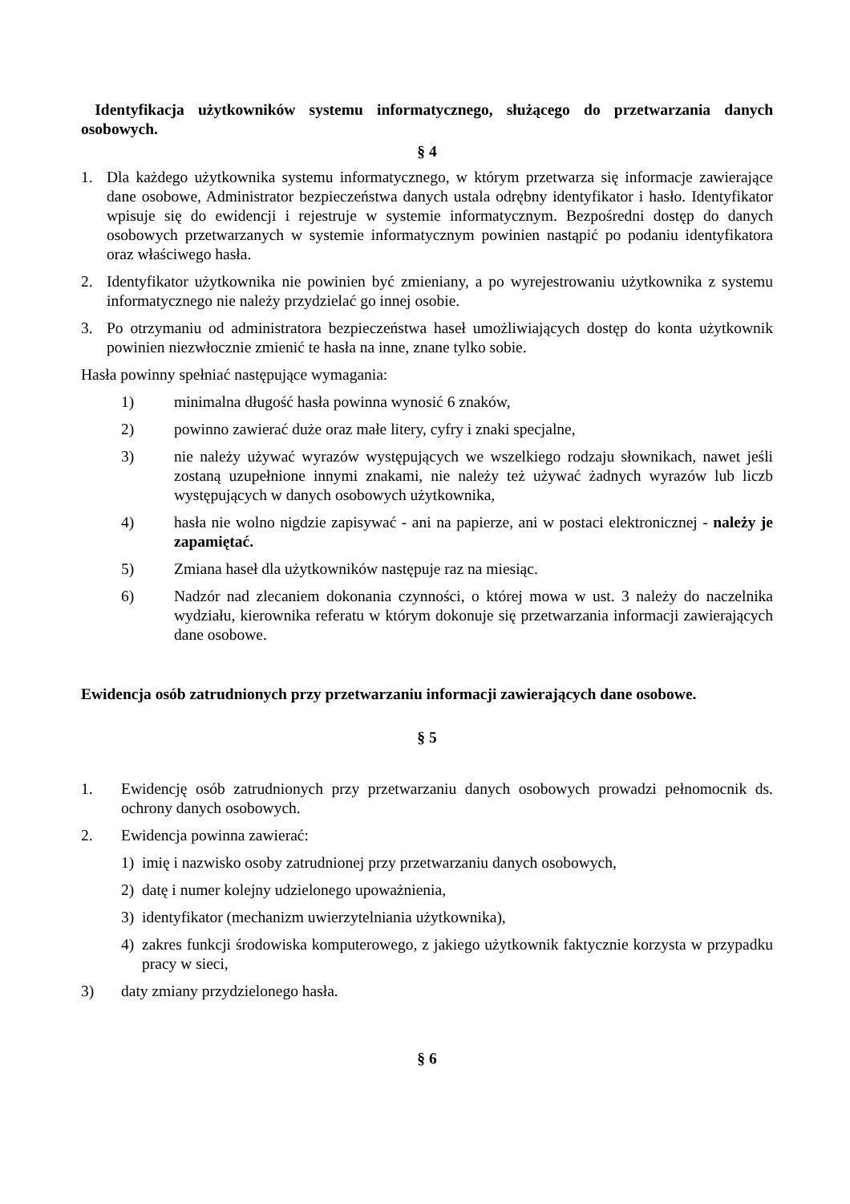Identyfikacja użytkowników systemu informatycznego, służącego do przetwarzania danych osobowych.
§ 4
1. Dla każdego użytkownika systemu informatycznego, w którym przetwarza się informacje zawierające dane osobowe, Administrator bezpieczeństwa danych ustala odrębny identyfikator i hasło. Identyfikator wpisuje się do ewidencji i rejestruje w systemie informatycznym. Bezpośredni dostęp do danych osobowych przetwarzanych w systemie informatycznym powinien nastąpić po podaniu identyfikatora oraz właściwego hasła.
2. Identyfikator użytkownika nie powinien być zmieniany, a po wyrejestrowaniu użytkownika z systemu informatycznego nie należy przydzielać go innej osobie.
3. Po otrzymaniu od administratora bezpieczeństwa haseł umożliwiających dostęp do konta użytkownik powinien niezwłocznie zmienić te hasła na inne, znane tylko sobie.
Hasła powinny spełniać następujące wymagania:
1) minimalna długość hasła powinna wynosić 6 znaków,
2) powinno zawierać duże oraz małe litery, cyfry i znaki specjalne,
3) nie należy używać wyrazów występujących we wszelkiego rodzaju słownikach, nawet jeśli zostaną uzupełnione innymi znakami, nie należy też używać żadnych wyrazów lub liczb występujących w danych osobowych użytkownika,
4) hasła nie wolno nigdzie zapisywać - ani na papierze, ani w postaci elektronicznej - należy je zapamiętać.
5) Zmiana haseł dla użytkowników następuje raz na miesiąc.
6) Nadzór nad zlecaniem dokonania czynności, o której mowa w ust. 3 należy do naczelnika wydziału, kierownika referatu w którym dokonuje się przetwarzania informacji zawierających dane osobowe.
Ewidencja osób zatrudnionych przy przetwarzaniu informacji zawierających dane osobowe.
§ 5
1. Ewidencję osób zatrudnionych przy przetwarzaniu danych osobowych prowadzi pełnomocnik ds. ochrony danych osobowych.
2. Ewidencja powinna zawierać:
1) imię i nazwisko osoby zatrudnionej przy przetwarzaniu danych osobowych,
2) datę i numer kolejny udzielonego upoważnienia,
3) identyfikator (mechanizm uwierzytelniania użytkownika),
4) zakres funkcji środowiska komputerowego, z jakiego użytkownik faktycznie korzysta w przypadku pracy w sieci,
3) daty zmiany przydzielonego hasła.
§ 6